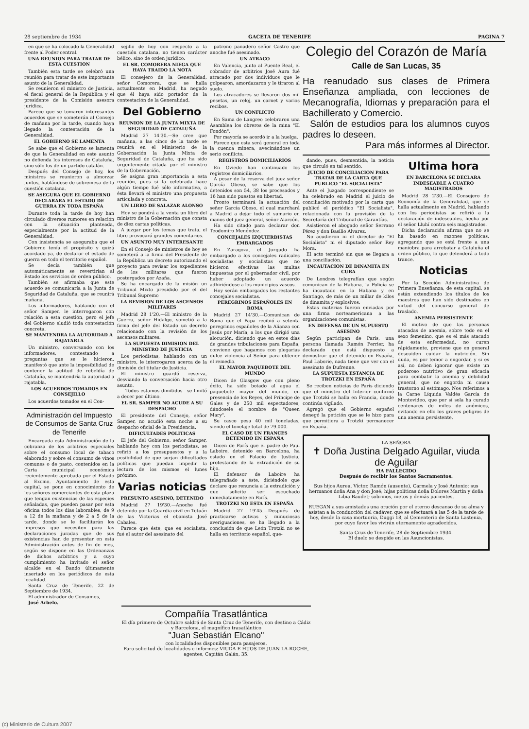28 septiembre de 1934 GACETA DE TENERIFE PAGINA 7
en que se ha colocado la Generalidad frente al Poder central.
UNA REUNION PARA TRATAR DE ESTA CUESTION
También esta tarde se celebró una reunión para tratar de este importante asunto de la Generalidad.
Se reunieron el ministro de Justicia, el fiscal general de la República y el presidente de la Comisión asesora jurídica.
Parece que se tomaron interesantes acuerdos que se someterán al Consejo de mañana por la tarde, cuando haya llegado la contestación de la Generalidad.
EL GOBIERNO SE LAMENTA
Se sabe que el Gobierno se lamenta de que la Generalidad en este asunto no defienda los intereses de Cataluña, sino sólo los de un partido catalán.
Después del Consejo de hoy, los ministros se reunieron a almorzar juntos, hablándose de sobremesa de la cuestión catalana.
SE ASEGURA QUE EL GOBIERNO DECLARARA EL ESTADO DE GUERRA EN TODA ESPAÑA
Durante toda la tarde de hoy han circulado diversos rumores en relación con la situación planteada, especialmente por la actitud de la Generalidad.
Con insistencia se aseguraba que el Gobierno tenía el propósito y quizá acordado ya, de declarar el estado de guerra en todo el territorio español.
Se decía también que automáticamente se revertirían al Estado los servicios de orden público.
También se afirmaba que este acuerdo se comunicaría a la Junta de Seguridad de Cataluña, que se reunirá mañana.
Los informadores, hablando con el señor Samper, le interrogaron con relación a esta cuestión, pero el jefe del Gobierno eludió toda contestación concreta.
SE MANTENDRA LA AUTORIDAD A RAJATABLA
Un ministro, conversando con los informadores, contestando a preguntas que se le hicieron, manifestó que ante la imposibilidad de contener la actitud de rebeldía de Cataluña, se mantendría la autoridad a rajatabla.
LOS ACUERDOS TOMADOS EN CONSEJILLO
Los acuerdos tomados en el Con-
Administración del Impuesto de Consumos de Santa Cruz de Tenerife
Encargada esta Administración de la cobranza de los arbitrios especiales sobre el consumo local de tabaco elaborado y sobre el consumo de vinos comunes o de pasto, contenidos en la Carta municipal económica recientemente aprobada por el Estado al Excmo. Ayuntamiento de esta capital, se pone en conocimiento de los señores comerciantes de esta plaza que tengan existencias de las especies señaladas, que pueden pasar por esta oficina todos los días laborables, de 9 a 12 de la mañana y de 2 a 5 de la tarde, donde se le facilitarán los impresos que necesiten para las declaraciones juradas que de sus existencias han de presentar en esta Administración antes de fin de mes, según se dispone en las Ordenanzas de dichos arbitrios y a cuyo cumplimiento ha invitado el señor alcalde en el Bando últimamente insertado en los periódicos de esta localidad.
Santa Cruz de Tenerife, 22 de Septiembre de 1934.
El administrador de Consumos,
José Arbelo.
sejillo de hoy con respecto a la cuestión catalana, no tienen carácter bélico, sino de orden jurídico.
EL SR. COMORERA NIEGA QUE HAYA TRAIDO LA NOTA
El consejero de la Generalidad, señor Comorera, que se halla actualmente en Madrid, ha negado que él haya sido portador de la contestación de la Generalidad.
Del Gobierno
REUNION DE LA JUNTA MIXTA DE SEGURIDAD DE CATALUÑA
Madrid 27 14'30.—Se cree que mañana, a las cinco de la tarde se reunirá en el Ministerio de la Gobernación la Junta Mixta de Seguridad de Cataluña, que ha sido urgentemente citada por el ministro de la Gobernación.
Se asigna gran importancia a esta reunión, pues si la celebrada hace algún tiempo fué sólo informativa, a ésta llevará el ministro una propuesta articulada y concreta.
UN LIBRO DE SALAZAR ALONSO
Hoy se pondrá a la venta un libro del ministro de la Gobernación que consta de diez cartas políticas.
A juzgar por los temas que trata, el libro provocará grandes comentarios.
UN ASUNTO MUY INTERESANTE
En el Consejo de ministros de hoy se someterá a la firma del Presidente de la República un decreto autorizando el proyecto para revisar los expedientes de los militares que fueron postergados por Azaña.
Se ha encargado de la misión un Tribunal Mixto presidido por el del Tribunal Supremo
LA REVISION DE LOS ASCENSOS MILITARES
Madrid 28 1'20.—El ministro de la Guerra, señor Hidalgo, sometió a la firma del jefe del Estado un decreto relacionado con la revisión de los ascensos militares.
LA SUPUESTA DIMISION DEL MINISTRO DE JUSTICIA
Los periodistas, hablando con un ministro, le interrogaron acerca de la dimisión del titular de Justicia.
El ministro guardó reserva, desviando la conversación hacia otro asunto.
—Todos estamos dimitidos—se limitó a decer por último.
EL SR. SAMPER NO ACUDE A SU DESPACHO
El presidente del Consejo, señor Samper, no acudió esta noche a su despacho oficial de la Presidencia.
DIFICULTADES POLITICAS
El jefe del Gobierno, señor Samper, hablando hoy con los periodistas, se refirió a los presupuestos y a la posibilidad de que surjan dificultades políticas que puedan impedir la lectura de los mismos el lunes próximo.
Varias noticias
PRESUNTO ASESINO, DETENIDO
Madrid 27 19'30.—Anoche fué detenido por la Guardia civil en Tetuán de las Victorias el ebanista José Cabales.
Parece que éste, que es socialista, fué el autor del asesinato del
patrono panadero señor Castro que anoche fué asesinado.
UN ATRACO
En Valencia, junto al Puente Real, el cobrador de arbitrios José Aura fué atracado por dos individuos que le golpearon, amordazaron y le tiraron al suelo.
Los atracadores se llevaron dos mil pesetas, un reloj, un carnet y varios recibos.
UN CONFLICTO
En Sama de Langreo celebraron una Asamblea los obreros de la mina "El Fondón".
Por mayoría se acordó ir a la huelga.
Parece que esta será general en toda la cuenca minera, avecinándose un serio conflicto.
REGISTROS DOMICILIARIOS
En Oviedo han continuado los registros domiciliarios.
A pesar de la reserva del juez señor García Obeso, se sabe que los detenidos son 54, 38 los procesados y 16 han sido puestos en libertad.
Pronto terminará la actuación del señor García Obeso, el cual marchará a Madrid a dejar todo el sumario en manos del juez general, señor Alarcón.
Ha sido citado para declarar don Teodomiro Menéndez.
CONCEJALES IZQUIERDISTAS EMBARGADOS
En Zaragoza, el Juzgado ha embargado a los concejales radicales socialistas y socialistas que no hicieron efectivas las multas impuestas por el gobernador civil, por haber adoptado un acuerdo adhiriéndose a los municipios vascos.
Hoy serán embargados los restantes concejales socialistas.
PEREGRINOS ESPAÑOLES EN ROMA
Madrid 27 14'30.—Comunican de Roma que el Papa recibió a setenta peregrinos españoles de la Alianza con Jesús por María, a los que dirigió una alocución, diciendo que en estos días de grandes tribulaciones para España, conviene que hagamos con plegarias dulce violencia al Señor para obtener el remedio.
EL MAYOR PAQUEBOTE DEL MUNDO
Dicen de Glasgow que con pleno éxito, ha sido botado al agua el paquebote mayor del mundo, en presencia de los Reyes, del Príncipe de Gales y de 250 mil espectadores, dándosele el nombre de "Queen Mary".
Su casco pesa 40 mil toneladas, siendo el tonelaje total de 79.000.
EL CASO DE UN FRANCES DETENIDO EN ESPAÑA
Dicen de París que el padre de Paul Laboire, detenido en Barcelona, ha estado en el Palacio de Justicia, protestando de la extradición de su hijo.
El defensor de Laboire ha telegrafiado a éste, diciéndole que declare que renuncia a la extradición y que solicite ser escuchado inmediatamente en París.
TROTZKI NO ESTA EN ESPAÑA
Madrid 27 19'45.—Después de practicarse activas y minuciosas averiguaciones, se ha llegado a la conclusión de que León Trotzki no se halla en territorio español, que-
Colegio del Corazón de María
Calle de San Lucas, 35
Ha reanudado sus clases de Primera Enseñanza ampliada, con lecciones de Mecanografía, Idiomas y preparación para el Bachillerato y Comercio.
Salón de estudios para los alumnos cuyos padres lo deseen.
Para más informes al Director.
dando, pues, desmentida, la noticia que circuló en tal sentido.
JUICIO DE CONCILIACION PARA TRATAR DE LA CARTA QUE PUBLICO "EL SOCIALISTA"
Ante el Juzgado correspondiente se ha celebrado en Madrid el juicio de conciliación motivado por la carta que publicó el periódico "El Socialista", relacionada con la provisión de la Secretaría del Tribunal de Garantías.
Asistieron el abogado señor Serrano Pérez y don Basilio Alvarez.
No acudieron ni el director de "El Socialista" ni el diputado señor Rey Mora.
El acto terminó sin que se llegara a una conciliación.
INCAUTACION DE DINAMITA EN CUBA
De Londres telegrafían que según comunican de la Habana, la Policía se ha incautado en la Habana y en Santiago, de más de un millar de kilos de dinamita y explosivos.
Estas materias fueron enviadas por una firma norteamericana a las organizaciones comunistas.
EN DEFENSA DE UN SUPUESTO ASESINO
Según participan de París, una persona llamada Ramón Perrier, ha declarado que está dispuesto a demostrar que el detenido en España, Paul Laborie, nada tiene que ver con el asesinato de Dufrenne.
LA SUPUESTA ESTANCIA DE TROTZKI EN ESPAÑA
Se reciben noticias de París diciendo que el ministro del Interior confirmó que Trotzki se halla en Francia, donde continúa vigilado.
Agregó que el Gobierno español denegó la petición que se le hizo para que permitiera a Trotzki permanecer en España.
Ultima hora
EN BARCELONA SE DECLARA INDESEABLE A CUATRO MAGISTRADOS
Madrid 28 2'30.—El Consejero de Economía de la Generalidad, que se halla actualmente en Madrid, hablando con los periodistas se refirió a la declaración de indeseables, hecha por el señor Lluhí contra seis magistrados.
Dicha declaración afirma que no se ha basado en razones políticas, agregando que se está frente a una maniobra para arrebatar a Cataluña el orden público, lo que defenderá a todo trance.
Noticias
Por la Sección Administrativa de Primera Enseñanza, de esta capital, se están extendiendo los títulos de los maestros que han sido destinados en virtud del concurso general de traslado.
ANEMIA PERSISTENTE
El motivo de que las personas atacadas de anemia, sobre todo en el sexo femenino, que es el más atacado de esta enfermedad, no curen rápidamente, proviene que en general descuiden cuidar la nutrición. Sin duda, es por temor a engordar, y si es así, no deben ignorar que existe un poderoso nutritivo de gran eficacia para combatir la anemia y debilidad general, que no engorda ni causa trastorno al estómago. Nos referimos a la Carne Líquida Valdés García de Montevideo, que por sí sola ha curado centenares de miles de anémicos, evitando en ello los graves peligros de una anemia persistente.
LA SEÑORA
✝ Doña Justina Delgado Aguilar, viuda de Aguilar
HA FALLECIDO
Después de recibir los Santos Sacramentos.
Sus hijos Aurea, Víctor, Ramón (ausente), Carmela y José Antonio; sus hermanos doña Ana y don José; hijas políticas doña Dolores Martín y doña Libia Baudet; sobrinos, nietos y demás parientes,
RUEGAN a sus amistades una oración por el eterno descanso de su alma y asistan a la conducción del cadáver, que se efectuará a las 5 de la tarde de hoy, desde la casa mortuoria, Duggi 18, al Cementerio de Santa Lastenia, por cuyo favor les vivirán eternamente agradecidos.
Santa Cruz de Tenerife, 28 de Septiembre 1934.
El duelo se despide en las Asuncionistas.
Compañía Trasatlántica
El día primero de Octubre saldrá de Santa Cruz de Tenerife, con destino a Cádiz y Barcelona, el magnífico trasatlántico
"Juan Sebastián Elcano"
con localidades disponibles para pasajeros.
Para solicitud de localidades e informes: VIUDA E HIJOS DE JUAN LA-ROCHE, agentes, Capitán Galán, 35.
(c) Ministerio de Cultura 2007